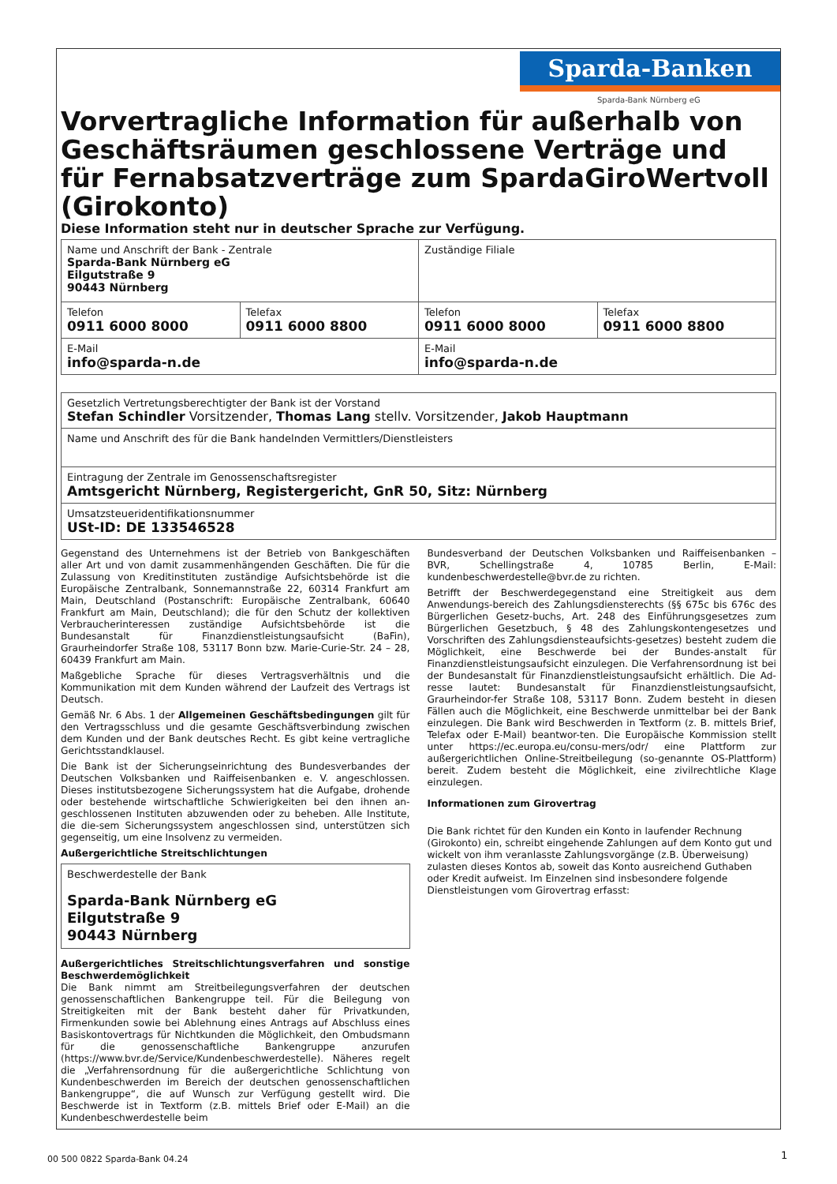Sparda-Banken
Sparda-Bank Nürnberg eG
Vorvertragliche Information für außerhalb von Geschäftsräumen geschlossene Verträge und für Fernabsatzverträge zum SpardaGiroWertvoll (Girokonto)
Diese Information steht nur in deutscher Sprache zur Verfügung.
| Name und Anschrift der Bank - Zentrale Sparda-Bank Nürnberg eG Eilgutstraße 9 90443 Nürnberg | | Zuständige Filiale | |
| Telefon 0911 6000 8000 | Telefax 0911 6000 8800 | Telefon 0911 6000 8000 | Telefax 0911 6000 8800 |
| E-Mail info@sparda-n.de | | E-Mail info@sparda-n.de | |
| Gesetzlich Vertretungsberechtigter der Bank ist der Vorstand Stefan Schindler Vorsitzender, Thomas Lang stellv. Vorsitzender, Jakob Hauptmann |
| Name und Anschrift des für die Bank handelnden Vermittlers/Dienstleisters |
| Eintragung der Zentrale im Genossenschaftsregister Amtsgericht Nürnberg, Registergericht, GnR 50, Sitz: Nürnberg |
| Umsatzsteueridentifikationsnummer USt-ID: DE 133546528 |
Gegenstand des Unternehmens ist der Betrieb von Bankgeschäften aller Art und von damit zusammenhängenden Geschäften. Die für die Zulassung von Kreditinstituten zuständige Aufsichtsbehörde ist die Europäische Zentralbank, Sonnemannstraße 22, 60314 Frankfurt am Main, Deutschland (Postanschrift: Europäische Zentralbank, 60640 Frankfurt am Main, Deutschland); die für den Schutz der kollektiven Verbraucherinteressen zuständige Aufsichtsbehörde ist die Bundesanstalt für Finanzdienstleistungsaufsicht (BaFin), Graurheindorfer Straße 108, 53117 Bonn bzw. Marie-Curie-Str. 24 – 28, 60439 Frankfurt am Main.
Maßgebliche Sprache für dieses Vertragsverhältnis und die Kommunikation mit dem Kunden während der Laufzeit des Vertrags ist Deutsch.
Gemäß Nr. 6 Abs. 1 der Allgemeinen Geschäftsbedingungen gilt für den Vertragsschluss und die gesamte Geschäftsverbindung zwischen dem Kunden und der Bank deutsches Recht. Es gibt keine vertragliche Gerichtsstandklausel.
Die Bank ist der Sicherungseinrichtung des Bundesverbandes der Deutschen Volksbanken und Raiffeisenbanken e. V. angeschlossen. Dieses institutsbezogene Sicherungssystem hat die Aufgabe, drohende oder bestehende wirtschaftliche Schwierigkeiten bei den ihnen an-geschlossenen Instituten abzuwenden oder zu beheben. Alle Institute, die die-sem Sicherungssystem angeschlossen sind, unterstützen sich gegenseitig, um eine Insolvenz zu vermeiden.
Außergerichtliche Streitschlichtungen
| Beschwerdestelle der Bank Sparda-Bank Nürnberg eG Eilgutstraße 9 90443 Nürnberg |
Außergerichtliches Streitschlichtungsverfahren und sonstige Beschwerdemöglichkeit
Die Bank nimmt am Streitbeilegungsverfahren der deutschen genossenschaftlichen Bankengruppe teil. Für die Beilegung von Streitigkeiten mit der Bank besteht daher für Privatkunden, Firmenkunden sowie bei Ablehnung eines Antrags auf Abschluss eines Basiskontovertrags für Nichtkunden die Möglichkeit, den Ombudsmann für die genossenschaftliche Bankengruppe anzurufen (https://www.bvr.de/Service/Kundenbeschwerdestelle). Näheres regelt die „Verfahrensordnung für die außergerichtliche Schlichtung von Kundenbeschwerden im Bereich der deutschen genossenschaftlichen Bankengruppe“, die auf Wunsch zur Verfügung gestellt wird. Die Beschwerde ist in Textform (z.B. mittels Brief oder E-Mail) an die Kundenbeschwerdestelle beim
Bundesverband der Deutschen Volksbanken und Raiffeisenbanken – BVR, Schellingstraße 4, 10785 Berlin, E-Mail: kundenbeschwerdestelle@bvr.de zu richten.
Betrifft der Beschwerdegegenstand eine Streitigkeit aus dem Anwendungs-bereich des Zahlungsdiensterechts (§§ 675c bis 676c des Bürgerlichen Gesetz-buchs, Art. 248 des Einführungsgesetzes zum Bürgerlichen Gesetzbuch, § 48 des Zahlungskontengesetzes und Vorschriften des Zahlungsdiensteaufsichts-gesetzes) besteht zudem die Möglichkeit, eine Beschwerde bei der Bundes-anstalt für Finanzdienstleistungsaufsicht einzulegen. Die Verfahrensordnung ist bei der Bundesanstalt für Finanzdienstleistungsaufsicht erhältlich. Die Ad-resse lautet: Bundesanstalt für Finanzdienstleistungsaufsicht, Graurheindor-fer Straße 108, 53117 Bonn. Zudem besteht in diesen Fällen auch die Möglichkeit, eine Beschwerde unmittelbar bei der Bank einzulegen. Die Bank wird Beschwerden in Textform (z. B. mittels Brief, Telefax oder E-Mail) beantwor-ten. Die Europäische Kommission stellt unter https://ec.europa.eu/consu-mers/odr/ eine Plattform zur außergerichtlichen Online-Streitbeilegung (so-genannte OS-Plattform) bereit. Zudem besteht die Möglichkeit, eine zivilrechtliche Klage einzulegen.
Informationen zum Girovertrag
Die Bank richtet für den Kunden ein Konto in laufender Rechnung (Girokonto) ein, schreibt eingehende Zahlungen auf dem Konto gut und wickelt von ihm veranlasste Zahlungsvorgänge (z.B. Überweisung) zulasten dieses Kontos ab, soweit das Konto ausreichend Guthaben oder Kredit aufweist. Im Einzelnen sind insbesondere folgende Dienstleistungen vom Girovertrag erfasst:
00 500 0822 Sparda-Bank 04.24 1